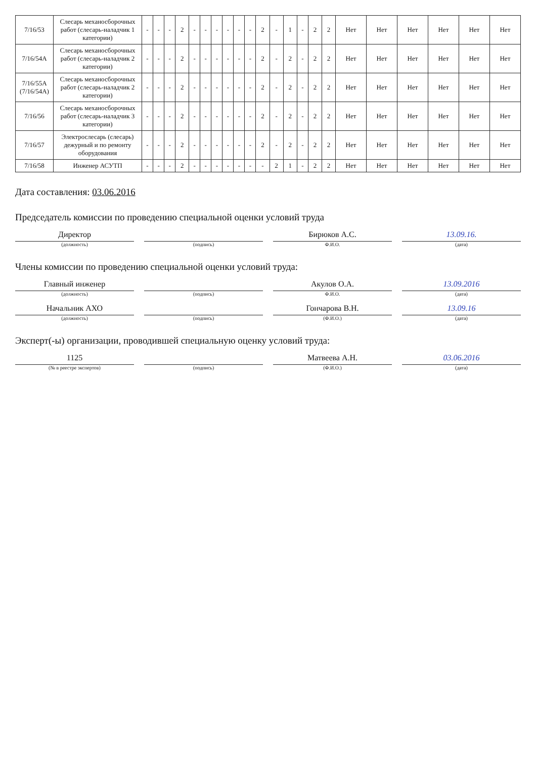| 7/16/53 | Слесарь механосборочных работ (слесарь-наладчик 1 категории) | - | - | - | 2 | - | - | - | - | - | - | 2 | - | 1 | - | 2 | 2 | Нет | Нет | Нет | Нет | Нет | Нет |
| 7/16/54А | Слесарь механосборочных работ (слесарь-наладчик 2 категории) | - | - | - | 2 | - | - | - | - | - | - | 2 | - | 2 | - | 2 | 2 | Нет | Нет | Нет | Нет | Нет | Нет |
| 7/16/55А (7/16/54А) | Слесарь механосборочных работ (слесарь-наладчик 2 категории) | - | - | - | 2 | - | - | - | - | - | - | 2 | - | 2 | - | 2 | 2 | Нет | Нет | Нет | Нет | Нет | Нет |
| 7/16/56 | Слесарь механосборочных работ (слесарь-наладчик 3 категории) | - | - | - | 2 | - | - | - | - | - | - | 2 | - | 2 | - | 2 | 2 | Нет | Нет | Нет | Нет | Нет | Нет |
| 7/16/57 | Электрослесарь (слесарь) дежурный и по ремонту оборудования | - | - | - | 2 | - | - | - | - | - | - | 2 | - | 2 | - | 2 | 2 | Нет | Нет | Нет | Нет | Нет | Нет |
| 7/16/58 | Инженер АСУТП | - | - | - | 2 | - | - | - | - | - | - | - | 2 | 1 | - | 2 | 2 | Нет | Нет | Нет | Нет | Нет | Нет |
Дата составления: 03.06.2016
Председатель комиссии по проведению специальной оценки условий труда
Директор
(должность)
(подпись)
Бирюков А.С.
Ф.И.О.
13.09.16.
(дата)
Члены комиссии по проведению специальной оценки условий труда:
Главный инженер
(должность)
(подпись)
Акулов О.А.
Ф.И.О.
13.09.2016
(дата)
Начальник АХО
(должность)
(подпись)
Гончарова В.Н.
(Ф.И.О.)
13.09.16
(дата)
Эксперт(-ы) организации, проводившей специальную оценку условий труда:
1125
(№ в реестре экспертов)
(подпись)
Матвеева А.Н.
(Ф.И.О.)
03.06.2016
(дата)